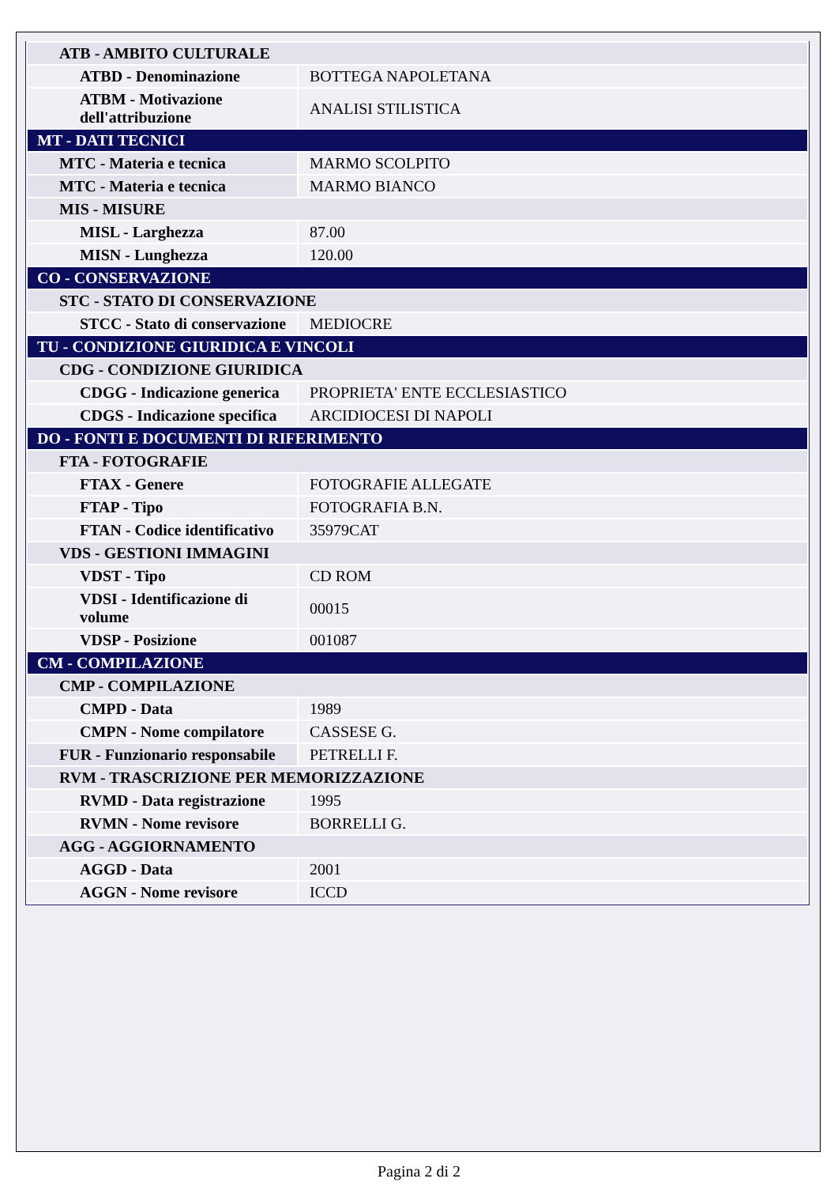| ATB - AMBITO CULTURALE | |
| ATBD - Denominazione | BOTTEGA NAPOLETANA |
| ATBM - Motivazione dell'attribuzione | ANALISI STILISTICA |
| MT - DATI TECNICI | |
| MTC - Materia e tecnica | MARMO SCOLPITO |
| MTC - Materia e tecnica | MARMO BIANCO |
| MIS - MISURE | |
| MISL - Larghezza | 87.00 |
| MISN - Lunghezza | 120.00 |
| CO - CONSERVAZIONE | |
| STC - STATO DI CONSERVAZIONE | |
| STCC - Stato di conservazione | MEDIOCRE |
| TU - CONDIZIONE GIURIDICA E VINCOLI | |
| CDG - CONDIZIONE GIURIDICA | |
| CDGG - Indicazione generica | PROPRIETA' ENTE ECCLESIASTICO |
| CDGS - Indicazione specifica | ARCIDIOCESI DI NAPOLI |
| DO - FONTI E DOCUMENTI DI RIFERIMENTO | |
| FTA - FOTOGRAFIE | |
| FTAX - Genere | FOTOGRAFIE ALLEGATE |
| FTAP - Tipo | FOTOGRAFIA B.N. |
| FTAN - Codice identificativo | 35979CAT |
| VDS - GESTIONI IMMAGINI | |
| VDST - Tipo | CD ROM |
| VDSI - Identificazione di volume | 00015 |
| VDSP - Posizione | 001087 |
| CM - COMPILAZIONE | |
| CMP - COMPILAZIONE | |
| CMPD - Data | 1989 |
| CMPN - Nome compilatore | CASSESE G. |
| FUR - Funzionario responsabile | PETRELLI F. |
| RVM - TRASCRIZIONE PER MEMORIZZAZIONE | |
| RVMD - Data registrazione | 1995 |
| RVMN - Nome revisore | BORRELLI G. |
| AGG - AGGIORNAMENTO | |
| AGGD - Data | 2001 |
| AGGN - Nome revisore | ICCD |
Pagina 2 di 2